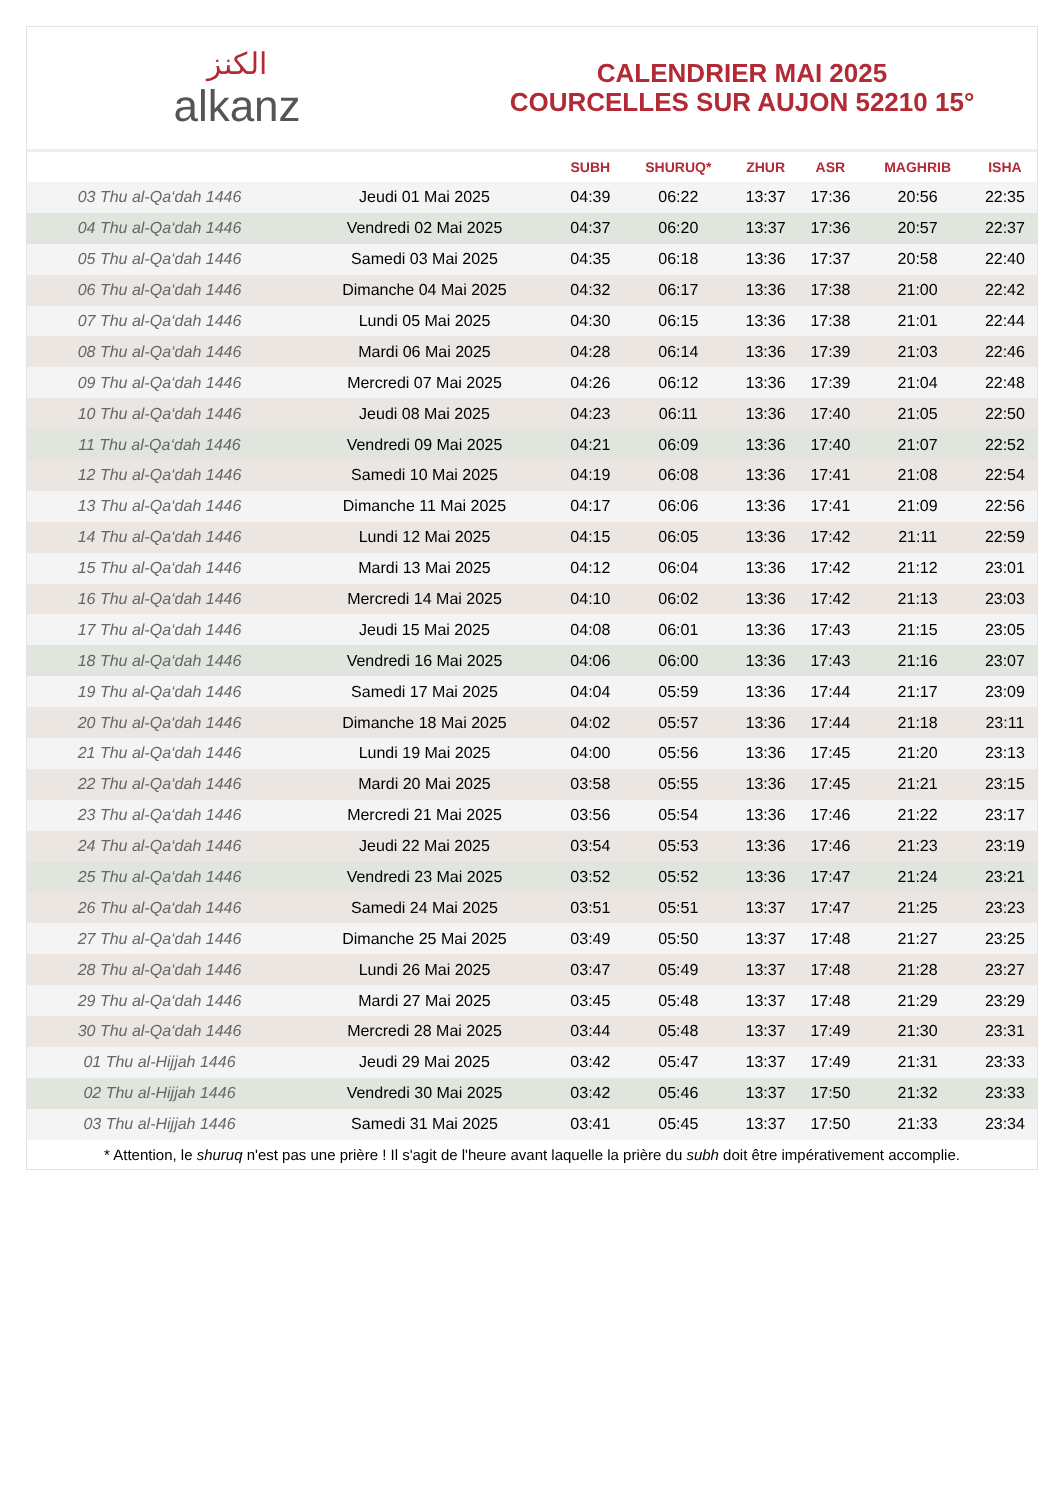الكنز
alkanz
CALENDRIER MAI 2025
COURCELLES SUR AUJON 52210 15°
| | | SUBH | SHURUQ* | ZHUR | ASR | MAGHRIB | ISHA |
| --- | --- | --- | --- | --- | --- | --- | --- |
| 03 Thu al-Qa‘dah 1446 | Jeudi 01 Mai 2025 | 04:39 | 06:22 | 13:37 | 17:36 | 20:56 | 22:35 |
| 04 Thu al-Qa‘dah 1446 | Vendredi 02 Mai 2025 | 04:37 | 06:20 | 13:37 | 17:36 | 20:57 | 22:37 |
| 05 Thu al-Qa‘dah 1446 | Samedi 03 Mai 2025 | 04:35 | 06:18 | 13:36 | 17:37 | 20:58 | 22:40 |
| 06 Thu al-Qa‘dah 1446 | Dimanche 04 Mai 2025 | 04:32 | 06:17 | 13:36 | 17:38 | 21:00 | 22:42 |
| 07 Thu al-Qa‘dah 1446 | Lundi 05 Mai 2025 | 04:30 | 06:15 | 13:36 | 17:38 | 21:01 | 22:44 |
| 08 Thu al-Qa‘dah 1446 | Mardi 06 Mai 2025 | 04:28 | 06:14 | 13:36 | 17:39 | 21:03 | 22:46 |
| 09 Thu al-Qa‘dah 1446 | Mercredi 07 Mai 2025 | 04:26 | 06:12 | 13:36 | 17:39 | 21:04 | 22:48 |
| 10 Thu al-Qa‘dah 1446 | Jeudi 08 Mai 2025 | 04:23 | 06:11 | 13:36 | 17:40 | 21:05 | 22:50 |
| 11 Thu al-Qa‘dah 1446 | Vendredi 09 Mai 2025 | 04:21 | 06:09 | 13:36 | 17:40 | 21:07 | 22:52 |
| 12 Thu al-Qa‘dah 1446 | Samedi 10 Mai 2025 | 04:19 | 06:08 | 13:36 | 17:41 | 21:08 | 22:54 |
| 13 Thu al-Qa‘dah 1446 | Dimanche 11 Mai 2025 | 04:17 | 06:06 | 13:36 | 17:41 | 21:09 | 22:56 |
| 14 Thu al-Qa‘dah 1446 | Lundi 12 Mai 2025 | 04:15 | 06:05 | 13:36 | 17:42 | 21:11 | 22:59 |
| 15 Thu al-Qa‘dah 1446 | Mardi 13 Mai 2025 | 04:12 | 06:04 | 13:36 | 17:42 | 21:12 | 23:01 |
| 16 Thu al-Qa‘dah 1446 | Mercredi 14 Mai 2025 | 04:10 | 06:02 | 13:36 | 17:42 | 21:13 | 23:03 |
| 17 Thu al-Qa‘dah 1446 | Jeudi 15 Mai 2025 | 04:08 | 06:01 | 13:36 | 17:43 | 21:15 | 23:05 |
| 18 Thu al-Qa‘dah 1446 | Vendredi 16 Mai 2025 | 04:06 | 06:00 | 13:36 | 17:43 | 21:16 | 23:07 |
| 19 Thu al-Qa‘dah 1446 | Samedi 17 Mai 2025 | 04:04 | 05:59 | 13:36 | 17:44 | 21:17 | 23:09 |
| 20 Thu al-Qa‘dah 1446 | Dimanche 18 Mai 2025 | 04:02 | 05:57 | 13:36 | 17:44 | 21:18 | 23:11 |
| 21 Thu al-Qa‘dah 1446 | Lundi 19 Mai 2025 | 04:00 | 05:56 | 13:36 | 17:45 | 21:20 | 23:13 |
| 22 Thu al-Qa‘dah 1446 | Mardi 20 Mai 2025 | 03:58 | 05:55 | 13:36 | 17:45 | 21:21 | 23:15 |
| 23 Thu al-Qa‘dah 1446 | Mercredi 21 Mai 2025 | 03:56 | 05:54 | 13:36 | 17:46 | 21:22 | 23:17 |
| 24 Thu al-Qa‘dah 1446 | Jeudi 22 Mai 2025 | 03:54 | 05:53 | 13:36 | 17:46 | 21:23 | 23:19 |
| 25 Thu al-Qa‘dah 1446 | Vendredi 23 Mai 2025 | 03:52 | 05:52 | 13:36 | 17:47 | 21:24 | 23:21 |
| 26 Thu al-Qa‘dah 1446 | Samedi 24 Mai 2025 | 03:51 | 05:51 | 13:37 | 17:47 | 21:25 | 23:23 |
| 27 Thu al-Qa‘dah 1446 | Dimanche 25 Mai 2025 | 03:49 | 05:50 | 13:37 | 17:48 | 21:27 | 23:25 |
| 28 Thu al-Qa‘dah 1446 | Lundi 26 Mai 2025 | 03:47 | 05:49 | 13:37 | 17:48 | 21:28 | 23:27 |
| 29 Thu al-Qa‘dah 1446 | Mardi 27 Mai 2025 | 03:45 | 05:48 | 13:37 | 17:48 | 21:29 | 23:29 |
| 30 Thu al-Qa‘dah 1446 | Mercredi 28 Mai 2025 | 03:44 | 05:48 | 13:37 | 17:49 | 21:30 | 23:31 |
| 01 Thu al-Hijjah 1446 | Jeudi 29 Mai 2025 | 03:42 | 05:47 | 13:37 | 17:49 | 21:31 | 23:33 |
| 02 Thu al-Hijjah 1446 | Vendredi 30 Mai 2025 | 03:42 | 05:46 | 13:37 | 17:50 | 21:32 | 23:33 |
| 03 Thu al-Hijjah 1446 | Samedi 31 Mai 2025 | 03:41 | 05:45 | 13:37 | 17:50 | 21:33 | 23:34 |
* Attention, le shuruq n'est pas une prière ! Il s'agit de l'heure avant laquelle la prière du subh doit être impérativement accomplie.